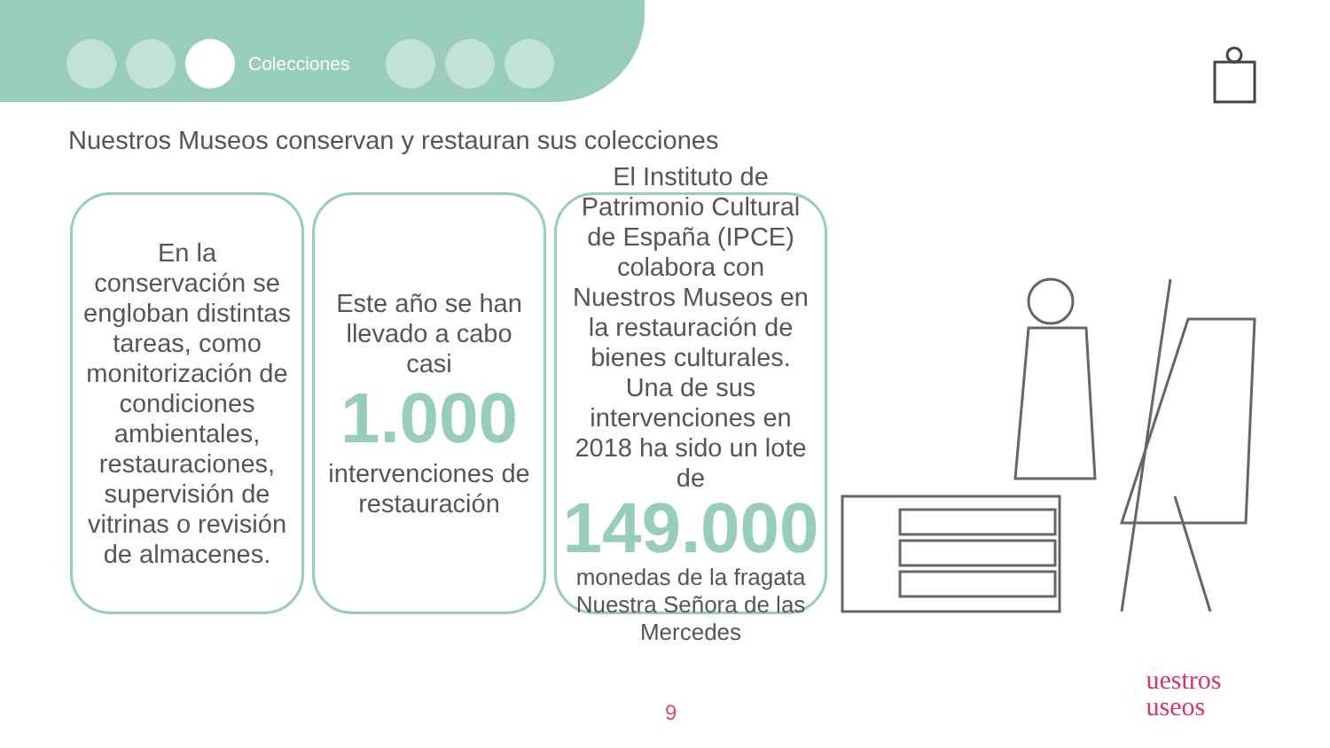Colecciones
Nuestros Museos conservan y restauran sus colecciones
En la conservación se engloban distintas tareas, como monitorización de condiciones ambientales, restauraciones, supervisión de vitrinas o revisión de almacenes.
Este año se han llevado a cabo casi
1.000
intervenciones de restauración
El Instituto de Patrimonio Cultural de España (IPCE) colabora con Nuestros Museos en la restauración de bienes culturales. Una de sus intervenciones en 2018 ha sido un lote de
149.000
monedas de la fragata Nuestra Señora de las Mercedes
9
uestros
useos